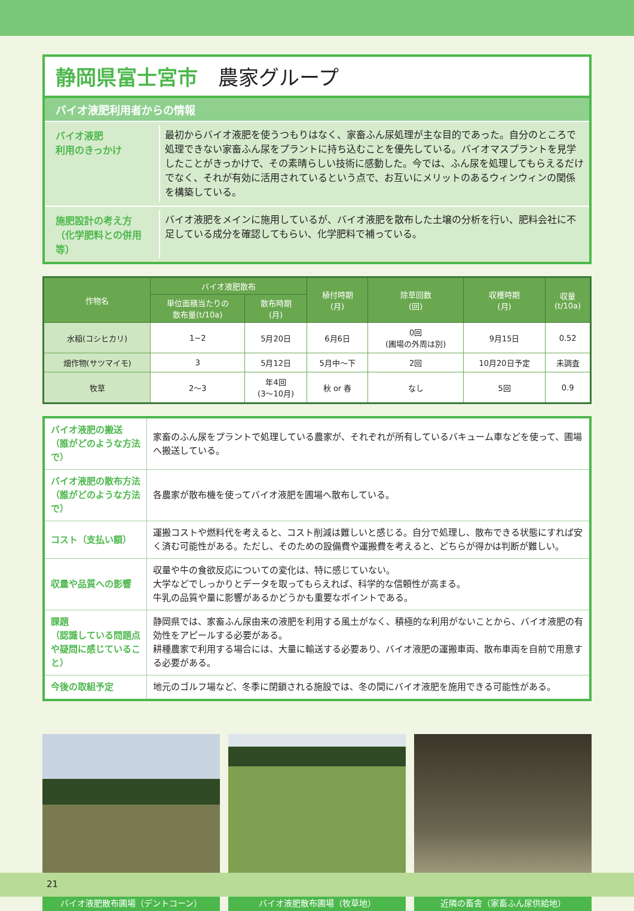静岡県富士宮市　農家グループ
バイオ液肥利用者からの情報
バイオ液肥
利用のきっかけ
最初からバイオ液肥を使うつもりはなく、家畜ふん尿処理が主な目的であった。自分のところで処理できない家畜ふん尿をプラントに持ち込むことを優先している。バイオマスプラントを見学したことがきっかけで、その素晴らしい技術に感動した。今では、ふん尿を処理してもらえるだけでなく、それが有効に活用されているという点で、お互いにメリットのあるウィンウィンの関係を構築している。
施肥設計の考え方
（化学肥料との併用等）
バイオ液肥をメインに施用しているが、バイオ液肥を散布した土壌の分析を行い、肥料会社に不足している成分を確認してもらい、化学肥料で補っている。
| 作物名 | バイオ液肥散布 | | 植付時期 (月) | 除草回数 (回) | 収穫時期 (月) | 収量 (t/10a) |
| --- | --- | --- | --- | --- | --- | --- |
| | 単位面積当たりの 散布量(t/10a) | 散布時期 (月) | | | | |
| 水稲(コシヒカリ) | 1~2 | 5月20日 | 6月6日 | 0回 (圃場の外周は別) | 9月15日 | 0.52 |
| 畑作物(サツマイモ) | 3 | 5月12日 | 5月中～下 | 2回 | 10月20日予定 | 未調査 |
| 牧草 | 2～3 | 年4回 (3～10月) | 秋 or 春 | なし | 5回 | 0.9 |
| バイオ液肥の搬送 （誰がどのような方法で） | 家畜のふん尿をプラントで処理している農家が、それぞれが所有しているバキューム車などを使って、圃場へ搬送している。 |
| バイオ液肥の散布方法 （誰がどのような方法で） | 各農家が散布機を使ってバイオ液肥を圃場へ散布している。 |
| コスト（支払い額） | 運搬コストや燃料代を考えると、コスト削減は難しいと感じる。自分で処理し、散布できる状態にすれば安く済む可能性がある。ただし、そのための設備費や運搬費を考えると、どちらが得かは判断が難しい。 |
| 収量や品質への影響 | 収量や牛の食欲反応についての変化は、特に感じていない。 大学などでしっかりとデータを取ってもらえれば、科学的な信頼性が高まる。 牛乳の品質や量に影響があるかどうかも重要なポイントである。 |
| 課題 （認識している問題点や疑問に感じていること） | 静岡県では、家畜ふん尿由来の液肥を利用する風土がなく、積極的な利用がないことから、バイオ液肥の有効性をアピールする必要がある。 耕種農家で利用する場合には、大量に輸送する必要あり、バイオ液肥の運搬車両、散布車両を自前で用意する必要がある。 |
| 今後の取組予定 | 地元のゴルフ場など、冬季に閉鎖される施設では、冬の間にバイオ液肥を施用できる可能性がある。 |
バイオ液肥散布圃場（デントコーン） バイオ液肥散布圃場（牧草地） 近隣の畜舎（家畜ふん尿供給地）
21